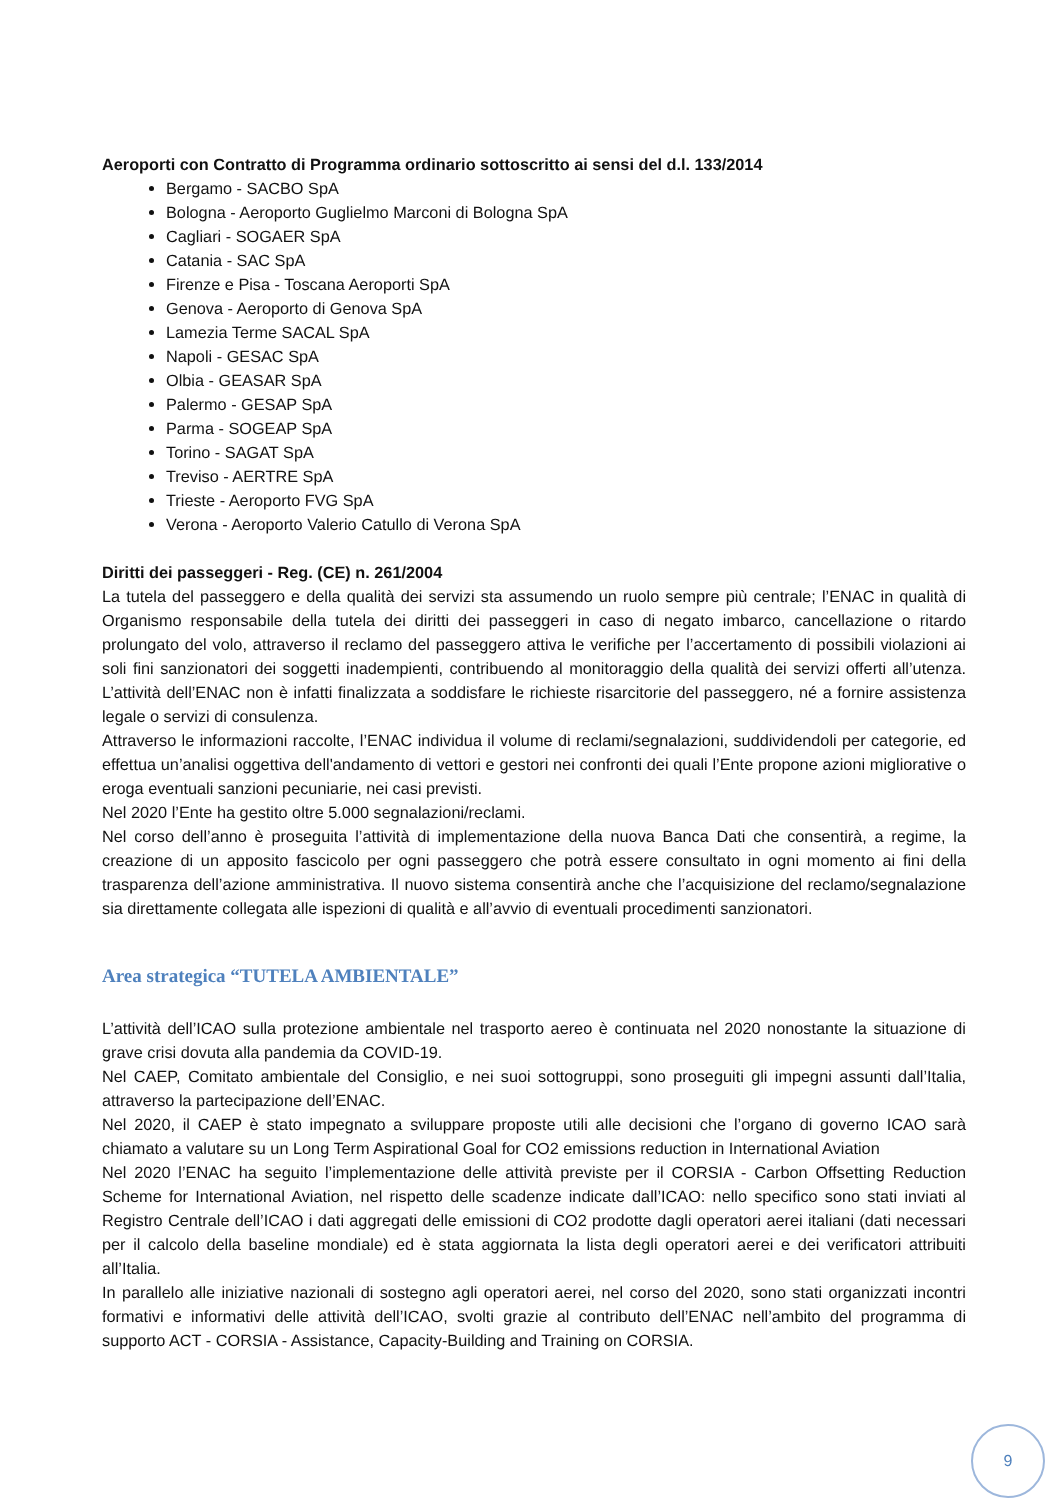Aeroporti con Contratto di Programma ordinario sottoscritto ai sensi del d.l. 133/2014
Bergamo - SACBO SpA
Bologna - Aeroporto Guglielmo Marconi di Bologna SpA
Cagliari - SOGAER SpA
Catania - SAC SpA
Firenze e Pisa - Toscana Aeroporti SpA
Genova - Aeroporto di Genova SpA
Lamezia Terme SACAL SpA
Napoli - GESAC SpA
Olbia - GEASAR SpA
Palermo - GESAP SpA
Parma - SOGEAP SpA
Torino - SAGAT SpA
Treviso - AERTRE SpA
Trieste - Aeroporto FVG SpA
Verona - Aeroporto Valerio Catullo di Verona SpA
Diritti dei passeggeri - Reg. (CE) n. 261/2004
La tutela del passeggero e della qualità dei servizi sta assumendo un ruolo sempre più centrale; l’ENAC in qualità di Organismo responsabile della tutela dei diritti dei passeggeri in caso di negato imbarco, cancellazione o ritardo prolungato del volo, attraverso il reclamo del passeggero attiva le verifiche per l’accertamento di possibili violazioni ai soli fini sanzionatori dei soggetti inadempienti, contribuendo al monitoraggio della qualità dei servizi offerti all’utenza. L’attività dell’ENAC non è infatti finalizzata a soddisfare le richieste risarcitorie del passeggero, né a fornire assistenza legale o servizi di consulenza.
Attraverso le informazioni raccolte, l’ENAC individua il volume di reclami/segnalazioni, suddividendoli per categorie, ed effettua un’analisi oggettiva dell'andamento di vettori e gestori nei confronti dei quali l’Ente propone azioni migliorative o eroga eventuali sanzioni pecuniarie, nei casi previsti.
Nel 2020 l’Ente ha gestito oltre 5.000 segnalazioni/reclami.
Nel corso dell’anno è proseguita l’attività di implementazione della nuova Banca Dati che consentirà, a regime, la creazione di un apposito fascicolo per ogni passeggero che potrà essere consultato in ogni momento ai fini della trasparenza dell’azione amministrativa. Il nuovo sistema consentirà anche che l’acquisizione del reclamo/segnalazione sia direttamente collegata alle ispezioni di qualità e all’avvio di eventuali procedimenti sanzionatori.
Area strategica “TUTELA AMBIENTALE”
L’attività dell’ICAO sulla protezione ambientale nel trasporto aereo è continuata nel 2020 nonostante la situazione di grave crisi dovuta alla pandemia da COVID-19.
Nel CAEP, Comitato ambientale del Consiglio, e nei suoi sottogruppi, sono proseguiti gli impegni assunti dall’Italia, attraverso la partecipazione dell’ENAC.
Nel 2020, il CAEP è stato impegnato a sviluppare proposte utili alle decisioni che l’organo di governo ICAO sarà chiamato a valutare su un Long Term Aspirational Goal for CO2 emissions reduction in International Aviation
Nel 2020 l’ENAC ha seguito l’implementazione delle attività previste per il CORSIA - Carbon Offsetting Reduction Scheme for International Aviation, nel rispetto delle scadenze indicate dall’ICAO: nello specifico sono stati inviati al Registro Centrale dell’ICAO i dati aggregati delle emissioni di CO2 prodotte dagli operatori aerei italiani (dati necessari per il calcolo della baseline mondiale) ed è stata aggiornata la lista degli operatori aerei e dei verificatori attribuiti all’Italia.
In parallelo alle iniziative nazionali di sostegno agli operatori aerei, nel corso del 2020, sono stati organizzati incontri formativi e informativi delle attività dell’ICAO, svolti grazie al contributo dell’ENAC nell’ambito del programma di supporto ACT - CORSIA - Assistance, Capacity-Building and Training on CORSIA.
9